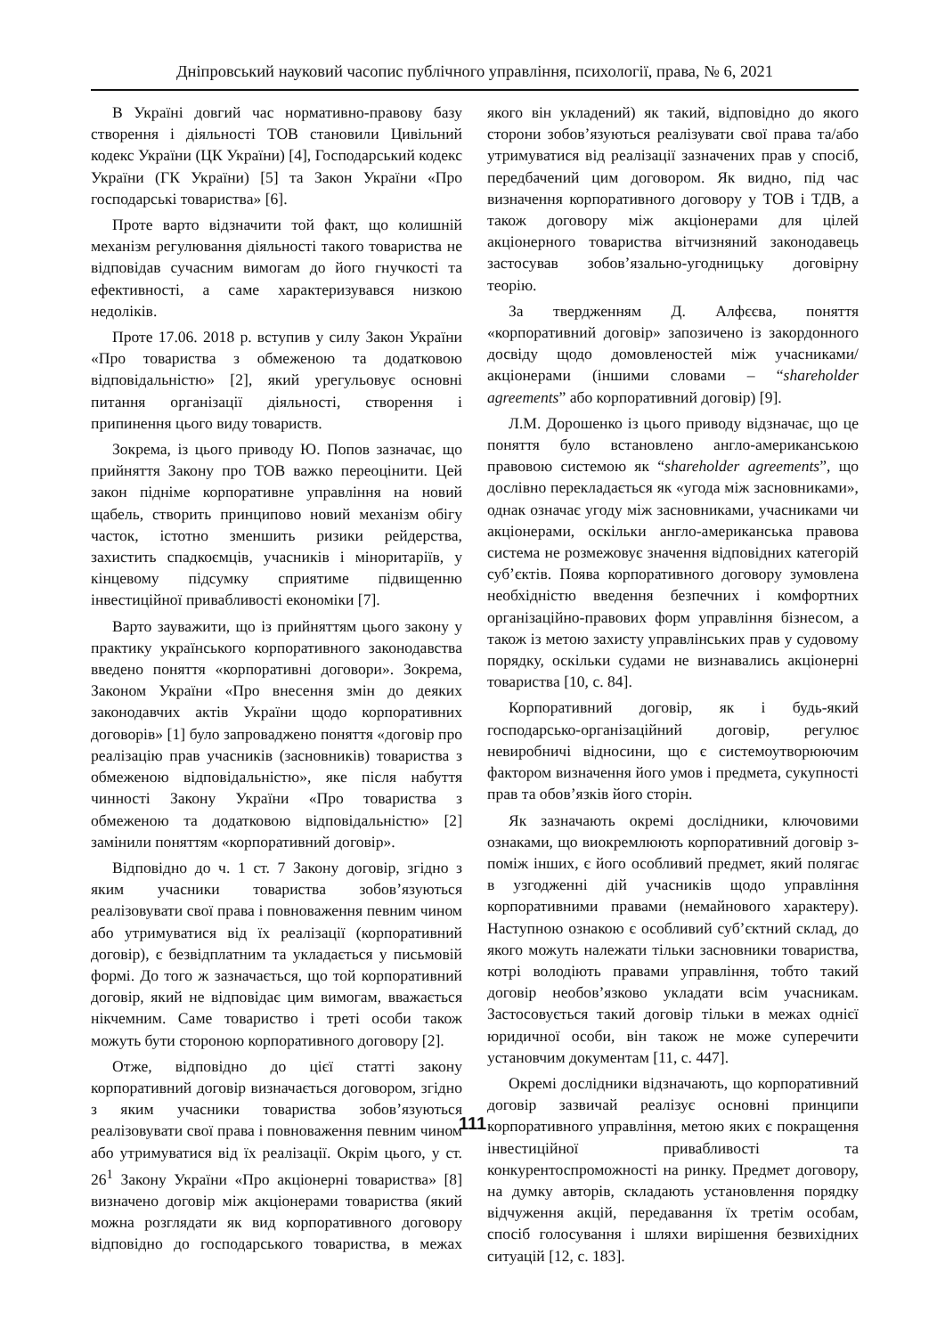Дніпровський науковий часопис публічного управління, психології, права, № 6, 2021
В Україні довгий час нормативно-правову базу створення і діяльності ТОВ становили Цивільний кодекс України (ЦК України) [4], Господарський кодекс України (ГК України) [5] та Закон України «Про господарські товариства» [6].
Проте варто відзначити той факт, що колишній механізм регулювання діяльності такого товариства не відповідав сучасним вимогам до його гнучкості та ефективності, а саме характеризувався низкою недоліків.
Проте 17.06. 2018 р. вступив у силу Закон України «Про товариства з обмеженою та додатковою відповідальністю» [2], який урегульовує основні питання організації діяльності, створення і припинення цього виду товариств.
Зокрема, із цього приводу Ю. Попов зазначає, що прийняття Закону про ТОВ важко переоцінити. Цей закон підніме корпоративне управління на новий щабель, створить принципово новий механізм обігу часток, істотно зменшить ризики рейдерства, захистить спадкоємців, учасників і міноритаріїв, у кінцевому підсумку сприятиме підвищенню інвестиційної привабливості економіки [7].
Варто зауважити, що із прийняттям цього закону у практику українського корпоративного законодавства введено поняття «корпоративні договори». Зокрема, Законом України «Про внесення змін до деяких законодавчих актів України щодо корпоративних договорів» [1] було запроваджено поняття «договір про реалізацію прав учасників (засновників) товариства з обмеженою відповідальністю», яке після набуття чинності Закону України «Про товариства з обмеженою та додатковою відповідальністю» [2] замінили поняттям «корпоративний договір».
Відповідно до ч. 1 ст. 7 Закону договір, згідно з яким учасники товариства зобов’язуються реалізовувати свої права і повноваження певним чином або утримуватися від їх реалізації (корпоративний договір), є безвідплатним та укладається у письмовій формі. До того ж зазначається, що той корпоративний договір, який не відповідає цим вимогам, вважається нікчемним. Саме товариство і треті особи також можуть бути стороною корпоративного договору [2].
Отже, відповідно до цієї статті закону корпоративний договір визначається договором, згідно з яким учасники товариства зобов’язуються реалізовувати свої права і повноваження певним чином або утримуватися від їх реалізації. Окрім цього, у ст. 26<sup>1</sup> Закону України «Про акціонерні товариства» [8] визначено договір між акціонерами товариства (який можна розглядати як вид корпоративного договору відповідно до господарського товариства, в межах якого він укладений) як такий, відповідно до якого сторони зобов’язуються реалізувати свої права та/або утримуватися від реалізації зазначених прав у спосіб, передбачений цим договором. Як видно, під час визначення корпоративного договору у ТОВ і ТДВ, а також договору між акціонерами для цілей акціонерного товариства вітчизняний законодавець застосував зобов’язально-угодницьку договірну теорію.
За твердженням Д. Алфєєва, поняття «корпоративний договір» запозичено із закордонного досвіду щодо домовленостей між учасниками/ акціонерами (іншими словами – “shareholder agreements” або корпоративний договір) [9].
Л.М. Дорошенко із цього приводу відзначає, що це поняття було встановлено англо-американською правовою системою як “shareholder agreements”, що дослівно перекладається як «угода між засновниками», однак означає угоду між засновниками, учасниками чи акціонерами, оскільки англо-американська правова система не розмежовує значення відповідних категорій суб’єктів. Поява корпоративного договору зумовлена необхідністю введення безпечних і комфортних організаційно-правових форм управління бізнесом, а також із метою захисту управлінських прав у судовому порядку, оскільки судами не визнавались акціонерні товариства [10, с. 84].
Корпоративний договір, як і будь-який господарсько-організаційний договір, регулює невиробничі відносини, що є системоутворюючим фактором визначення його умов і предмета, сукупності прав та обов’язків його сторін.
Як зазначають окремі дослідники, ключовими ознаками, що виокремлюють корпоративний договір з-поміж інших, є його особливий предмет, який полягає в узгодженні дій учасників щодо управління корпоративними правами (немайнового характеру). Наступною ознакою є особливий суб’єктний склад, до якого можуть належати тільки засновники товариства, котрі володіють правами управління, тобто такий договір необов’язково укладати всім учасникам. Застосовується такий договір тільки в межах однієї юридичної особи, він також не може суперечити установчим документам [11, с. 447].
Окремі дослідники відзначають, що корпоративний договір зазвичай реалізує основні принципи корпоративного управління, метою яких є покращення інвестиційної привабливості та конкурентоспроможності на ринку. Предмет договору, на думку авторів, складають установлення порядку відчуження акцій, передавання їх третім особам, спосіб голосування і шляхи вирішення безвихідних ситуацій [12, с. 183].
111